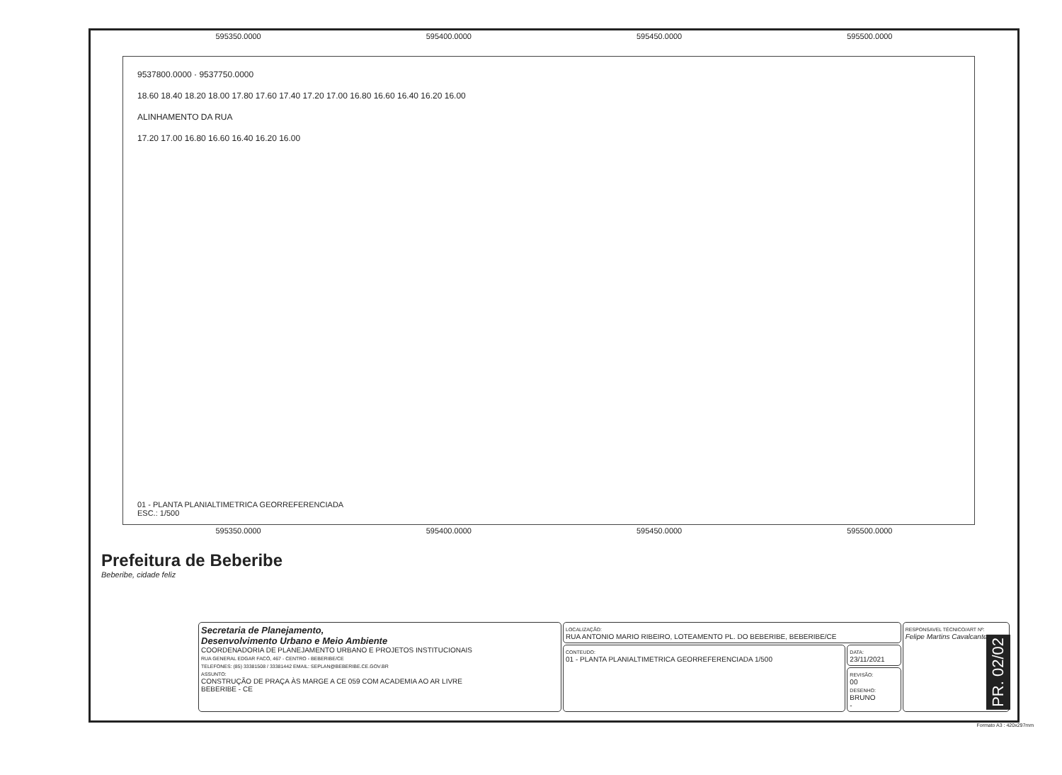595350.0000 595400.0000 595450.0000 595500.0000
9537800.0000 · 9537750.0000
18.60 18.40 18.20 18.00 17.80 17.60 17.40 17.20 17.00 16.80 16.60 16.40 16.20 16.00
ALINHAMENTO DA RUA
17.20 17.00 16.80 16.60 16.40 16.20 16.00
01 - PLANTA PLANIALTIMETRICA GEORREFERENCIADA
ESC.: 1/500
595350.0000 595400.0000 595450.0000 595500.0000
Prefeitura de Beberibe
Beberibe, cidade feliz
| Secretaria de Planejamento, Desenvolvimento Urbano e Meio Ambiente COORDENADORIA DE PLANEJAMENTO URBANO E PROJETOS INSTITUCIONAIS RUA GENERAL EDGAR FACÓ, 467 - CENTRO - BEBERIBE/CE TELEFONES: (85) 33381508 / 33381442 EMAIL: SEPLAN@BEBERIBE.CE.GOV.BR ASSUNTO: CONSTRUÇÃO DE PRAÇA ÀS MARGE A CE 059 COM ACADEMIA AO AR LIVRE BEBERIBE - CE | LOCALIZAÇÃO: RUA ANTONIO MARIO RIBEIRO, LOTEAMENTO PL. DO BEBERIBE, BEBERIBE/CE | | RESPONSAVEL TÉCNICO/ART Nº: Felipe Martins Cavalcante |
| | CONTEUDO: 01 - PLANTA PLANIALTIMETRICA GEORREFERENCIADA 1/500 | DATA: 23/11/2021 | |
| | | REVISÃO: 00 DESENHO: BRUNO - | |
PR. 02/02
Formato A3 : 420x297mm